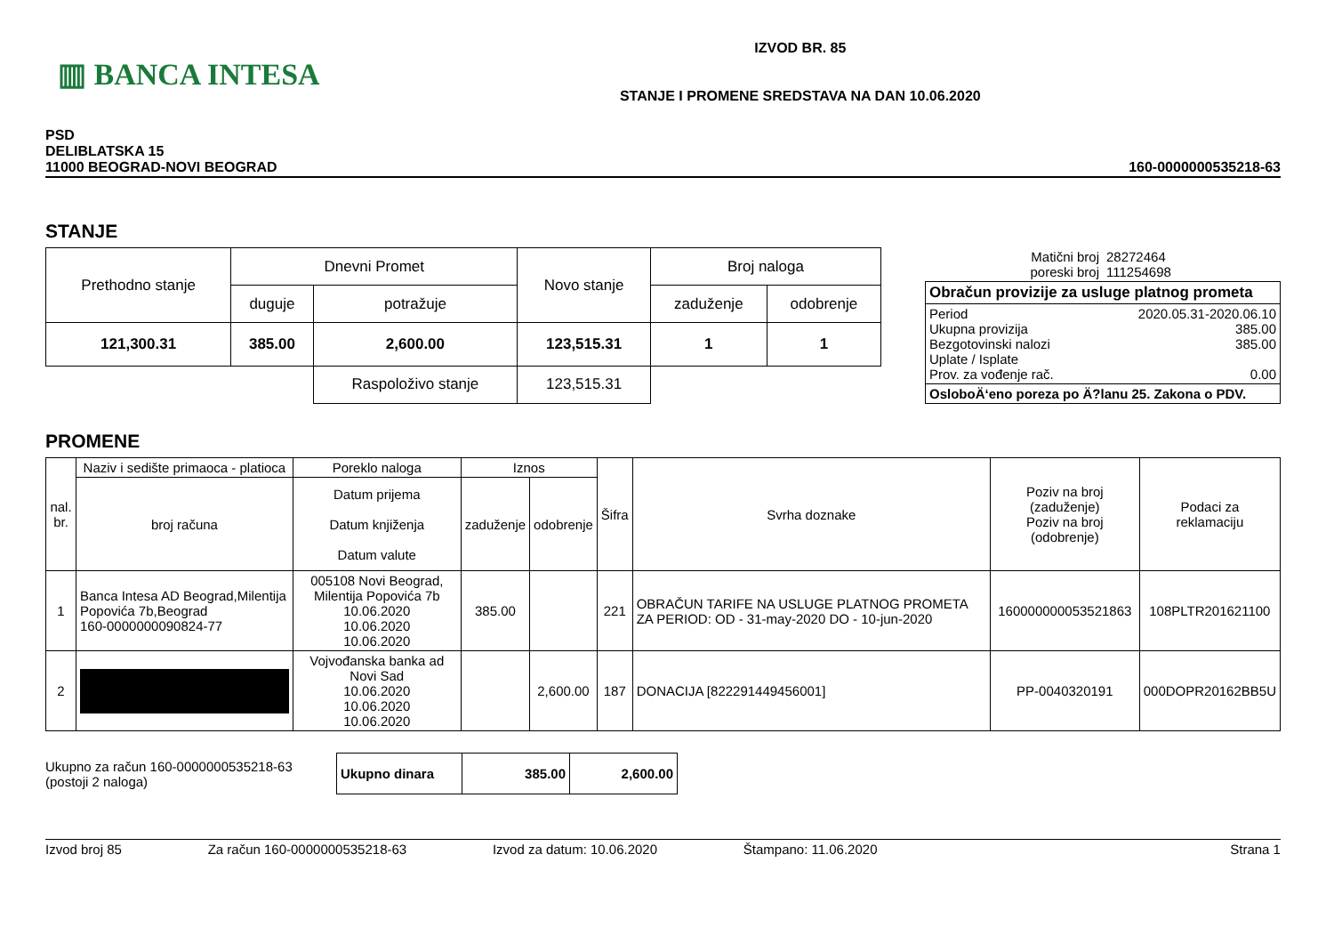▥ BANCA INTESA
IZVOD BR. 85
STANJE I PROMENE SREDSTAVA NA DAN 10.06.2020
PSD
DELIBLATSKA 15
11000 BEOGRAD-NOVI BEOGRAD
160-0000000535218-63
STANJE
| Prethodno stanje | Dnevni Promet | | Novo stanje | Broj naloga | |
| | duguje | potražuje | | zaduženje | odobrenje |
| 121,300.31 | 385.00 | 2,600.00 | 123,515.31 | 1 | 1 |
| | | Raspoloživo stanje | 123,515.31 | | |
| Matični broj poreski broj | 28272464 111254698 |
| Obračun provizije za usluge platnog prometa | |
| Period Ukupna provizija Bezgotovinski nalozi Uplate / Isplate Prov. za vođenje rač. | 2020.05.31-2020.06.10 385.00 385.00 0.00 |
| OsloboÄ‘eno poreza po Ä?lanu 25. Zakona o PDV. | |
PROMENE
| nal. br. | Naziv i sedište primaoca - platioca | Poreklo naloga | Iznos | | Šifra | Svrha doznake | Poziv na broj (zaduženje) Poziv na broj (odobrenje) | Podaci za reklamaciju |
| --- | --- | --- | --- | --- | --- | --- | --- | --- |
| | broj računa | Datum prijema Datum knjiženja Datum valute | zaduženje | odobrenje | | | | |
| 1 | Banca Intesa AD Beograd,Milentija Popovića 7b,Beograd 160-0000000090824-77 | 005108 Novi Beograd, Milentija Popovića 7b 10.06.2020 10.06.2020 10.06.2020 | 385.00 | | 221 | OBRAČUN TARIFE NA USLUGE PLATNOG PROMETA ZA PERIOD: OD - 31-may-2020 DO - 10-jun-2020 | 160000000053521863 | 108PLTR201621100 |
| 2 | | Vojvođanska banka ad Novi Sad 10.06.2020 10.06.2020 10.06.2020 | | 2,600.00 | 187 | DONACIJA [822291449456001] | PP-0040320191 | 000DOPR20162BB5U |
Ukupno za račun 160-0000000535218-63
(postoji 2 naloga)
| Ukupno dinara | 385.00 | 2,600.00 |
Izvod broj 85 Za račun 160-0000000535218-63 Izvod za datum: 10.06.2020 Štampano: 11.06.2020 Strana 1